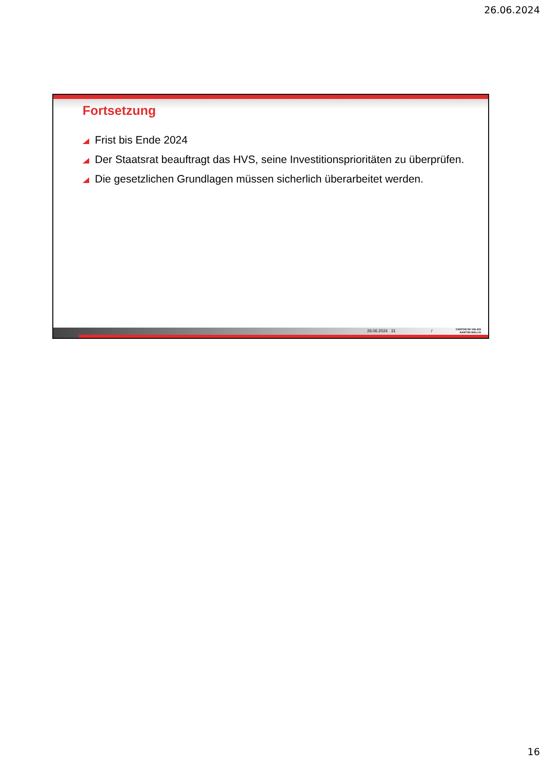26.06.2024
Fortsetzung
Frist bis Ende 2024
Der Staatsrat beauftragt das HVS, seine Investitionsprioritäten zu überprüfen.
Die gesetzlichen Grundlagen müssen sicherlich überarbeitet werden.
26.06.2024 31 /
CANTON DU VALAIS
KANTON WALLIS
16